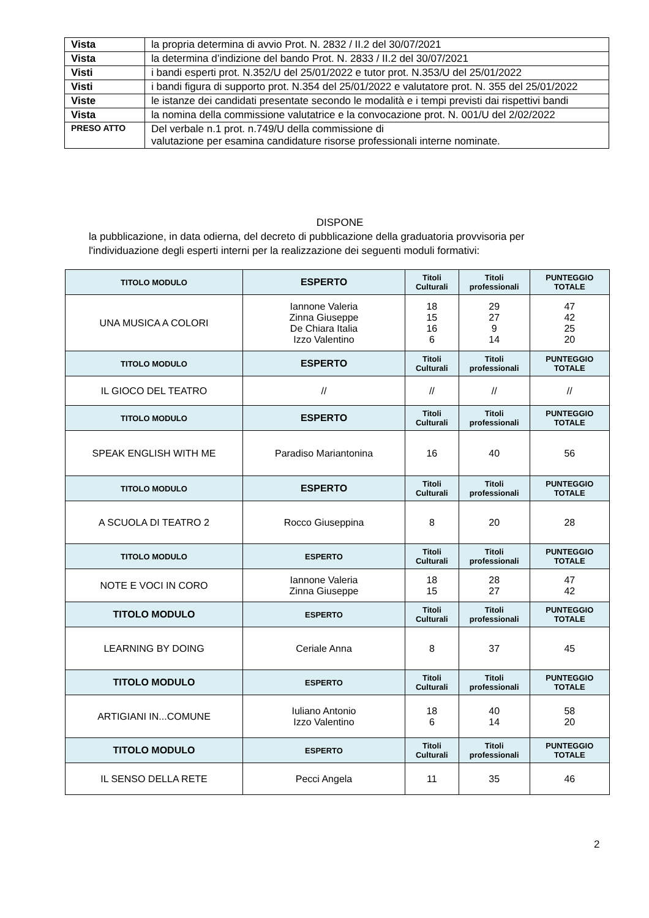| Vista | la propria determina di avvio Prot. N. 2832 / II.2 del 30/07/2021 |
| Vista | la determina d’indizione del bando Prot. N. 2833 / II.2 del 30/07/2021 |
| Visti | i bandi esperti prot. N.352/U del 25/01/2022 e tutor prot. N.353/U del 25/01/2022 |
| Visti | i bandi figura di supporto prot. N.354 del 25/01/2022 e valutatore prot. N. 355 del 25/01/2022 |
| Viste | le istanze dei candidati presentate secondo le modalità e i tempi previsti dai rispettivi bandi |
| Vista | la nomina della commissione valutatrice e la convocazione prot. N. 001/U del 2/02/2022 |
| PRESO ATTO | Del verbale n.1 prot. n.749/U della commissione di valutazione per esamina candidature risorse professionali interne nominate. |
DISPONE
la pubblicazione, in data odierna, del decreto di pubblicazione della graduatoria provvisoria per l'individuazione degli esperti interni per la realizzazione dei seguenti moduli formativi:
| TITOLO MODULO | ESPERTO | Titoli Culturali | Titoli professionali | PUNTEGGIO TOTALE |
| --- | --- | --- | --- | --- |
| UNA MUSICA A COLORI | Iannone Valeria Zinna Giuseppe De Chiara Italia Izzo Valentino | 18 15 16 6 | 29 27 9 14 | 47 42 25 20 |
| TITOLO MODULO | ESPERTO | Titoli Culturali | Titoli professionali | PUNTEGGIO TOTALE |
| IL GIOCO DEL TEATRO | // | // | // | // |
| TITOLO MODULO | ESPERTO | Titoli Culturali | Titoli professionali | PUNTEGGIO TOTALE |
| SPEAK ENGLISH WITH ME | Paradiso Mariantonina | 16 | 40 | 56 |
| TITOLO MODULO | ESPERTO | Titoli Culturali | Titoli professionali | PUNTEGGIO TOTALE |
| A SCUOLA DI TEATRO 2 | Rocco Giuseppina | 8 | 20 | 28 |
| TITOLO MODULO | ESPERTO | Titoli Culturali | Titoli professionali | PUNTEGGIO TOTALE |
| NOTE E VOCI IN CORO | Iannone Valeria Zinna Giuseppe | 18 15 | 28 27 | 47 42 |
| TITOLO MODULO | ESPERTO | Titoli Culturali | Titoli professionali | PUNTEGGIO TOTALE |
| LEARNING BY DOING | Ceriale Anna | 8 | 37 | 45 |
| TITOLO MODULO | ESPERTO | Titoli Culturali | Titoli professionali | PUNTEGGIO TOTALE |
| ARTIGIANI IN...COMUNE | Iuliano Antonio Izzo Valentino | 18 6 | 40 14 | 58 20 |
| TITOLO MODULO | ESPERTO | Titoli Culturali | Titoli professionali | PUNTEGGIO TOTALE |
| IL SENSO DELLA RETE | Pecci Angela | 11 | 35 | 46 |
2